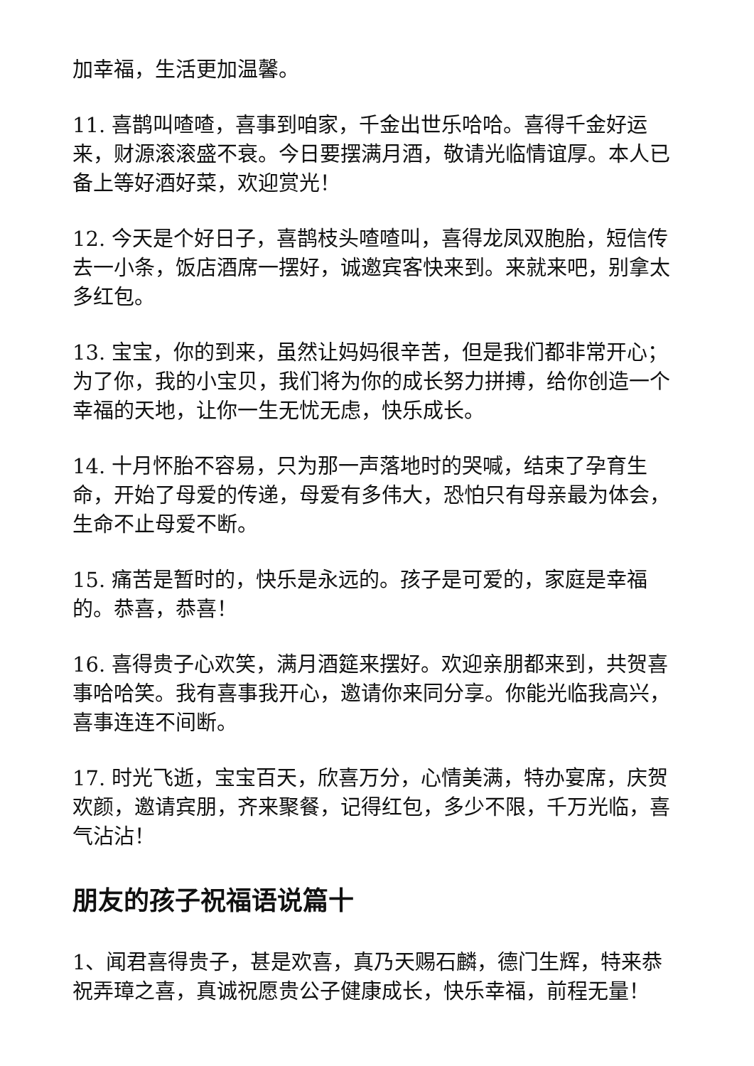加幸福，生活更加温馨。
11. 喜鹊叫喳喳，喜事到咱家，千金出世乐哈哈。喜得千金好运来，财源滚滚盛不衰。今日要摆满月酒，敬请光临情谊厚。本人已备上等好酒好菜，欢迎赏光！
12. 今天是个好日子，喜鹊枝头喳喳叫，喜得龙凤双胞胎，短信传去一小条，饭店酒席一摆好，诚邀宾客快来到。来就来吧，别拿太多红包。
13. 宝宝，你的到来，虽然让妈妈很辛苦，但是我们都非常开心；为了你，我的小宝贝，我们将为你的成长努力拼搏，给你创造一个幸福的天地，让你一生无忧无虑，快乐成长。
14. 十月怀胎不容易，只为那一声落地时的哭喊，结束了孕育生命，开始了母爱的传递，母爱有多伟大，恐怕只有母亲最为体会，生命不止母爱不断。
15. 痛苦是暂时的，快乐是永远的。孩子是可爱的，家庭是幸福的。恭喜，恭喜！
16. 喜得贵子心欢笑，满月酒筵来摆好。欢迎亲朋都来到，共贺喜事哈哈笑。我有喜事我开心，邀请你来同分享。你能光临我高兴，喜事连连不间断。
17. 时光飞逝，宝宝百天，欣喜万分，心情美满，特办宴席，庆贺欢颜，邀请宾朋，齐来聚餐，记得红包，多少不限，千万光临，喜气沾沾！
朋友的孩子祝福语说篇十
1、闻君喜得贵子，甚是欢喜，真乃天赐石麟，德门生辉，特来恭祝弄璋之喜，真诚祝愿贵公子健康成长，快乐幸福，前程无量！